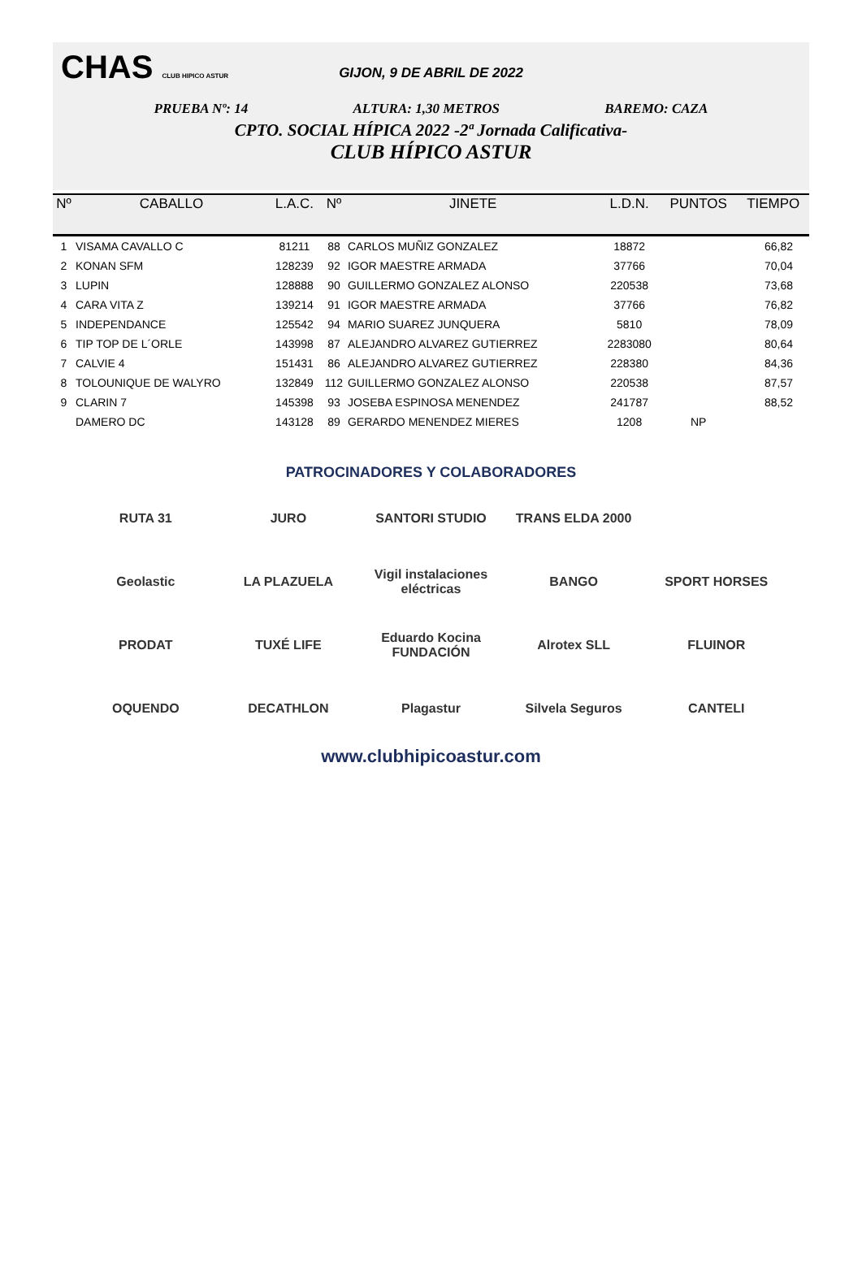CHAS CLUB HIPICO ASTUR
GIJON, 9 DE ABRIL DE 2022
PRUEBA Nº: 14 ALTURA: 1,30 METROS BAREMO: CAZA
CPTO. SOCIAL HÍPICA 2022 -2ª Jornada Calificativa-
CLUB HÍPICO ASTUR
| Nº | CABALLO | L.A.C. | Nº | JINETE | L.D.N. | PUNTOS | TIEMPO |
| --- | --- | --- | --- | --- | --- | --- | --- |
| 1 | VISAMA CAVALLO C | 81211 | 88 | CARLOS MUÑIZ GONZALEZ | 18872 | | 66,82 |
| 2 | KONAN SFM | 128239 | 92 | IGOR MAESTRE ARMADA | 37766 | | 70,04 |
| 3 | LUPIN | 128888 | 90 | GUILLERMO GONZALEZ ALONSO | 220538 | | 73,68 |
| 4 | CARA VITA Z | 139214 | 91 | IGOR MAESTRE ARMADA | 37766 | | 76,82 |
| 5 | INDEPENDANCE | 125542 | 94 | MARIO SUAREZ JUNQUERA | 5810 | | 78,09 |
| 6 | TIP TOP DE L´ORLE | 143998 | 87 | ALEJANDRO ALVAREZ GUTIERREZ | 2283080 | | 80,64 |
| 7 | CALVIE 4 | 151431 | 86 | ALEJANDRO ALVAREZ GUTIERREZ | 228380 | | 84,36 |
| 8 | TOLOUNIQUE DE WALYRO | 132849 | 112 | GUILLERMO GONZALEZ ALONSO | 220538 | | 87,57 |
| 9 | CLARIN 7 | 145398 | 93 | JOSEBA ESPINOSA MENENDEZ | 241787 | | 88,52 |
| | DAMERO DC | 143128 | 89 | GERARDO MENENDEZ MIERES | 1208 | NP | |
PATROCINADORES Y COLABORADORES
RUTA 31
JURO
SANTORI STUDIO
TRANS ELDA 2000
Geolastic
LA PLAZUELA
Vigil instalaciones eléctricas
BANGO
SPORT HORSES
PRODAT
TUXÉ LIFE
Eduardo Kocina FUNDACIÓN
Alrotex SLL
FLUINOR
OQUENDO
DECATHLON
Plagastur
Silvela Seguros
CANTELI
www.clubhipicoastur.com